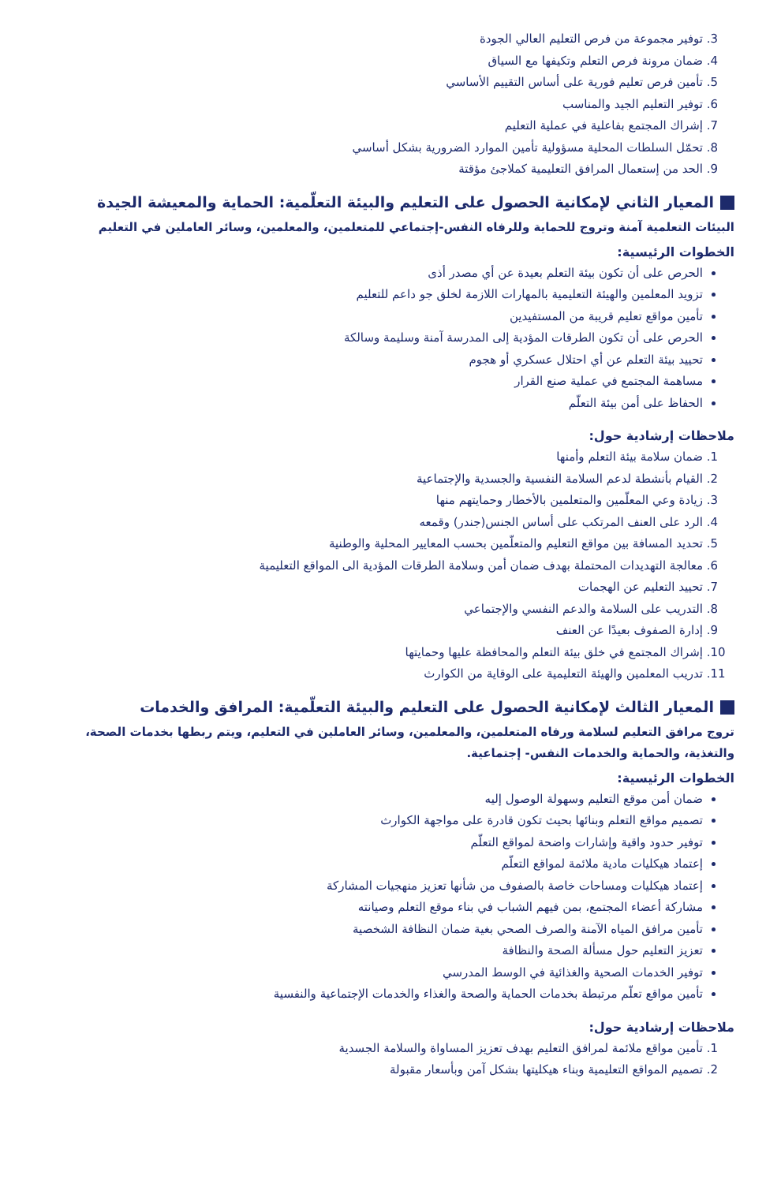3. توفير مجموعة من فرص التعليم العالي الجودة
4. ضمان مرونة فرص التعلم وتكيفها مع السياق
5. تأمين فرص تعليم فورية على أساس التقييم الأساسي
6. توفير التعليم الجيد والمناسب
7. إشراك المجتمع بفاعلية في عملية التعليم
8. تحمّل السلطات المحلية مسؤولية تأمين الموارد الضرورية بشكل أساسي
9. الحد من إستعمال المرافق التعليمية كملاجئ مؤقتة
المعيار الثاني لإمكانية الحصول على التعليم والبيئة التعلّمية: الحماية والمعيشة الجيدة
البيئات التعلمية آمنة وتروج للحماية وللرفاه النفس-إجتماعي للمتعلمين، والمعلمين، وسائر العاملين في التعليم
الخطوات الرئيسية:
الحرص على أن تكون بيئة التعلم بعيدة عن أي مصدر أذى
تزويد المعلمين والهيئة التعليمية بالمهارات اللازمة لخلق جو داعم للتعليم
تأمين مواقع تعليم قريبة من المستفيدين
الحرص على أن تكون الطرقات المؤدية إلى المدرسة آمنة وسليمة وسالكة
تحييد بيئة التعلم عن أي احتلال عسكري أو هجوم
مساهمة المجتمع في عملية صنع القرار
الحفاظ على أمن بيئة التعلّم
ملاحظات إرشادية حول:
1. ضمان سلامة بيئة التعلم وأمنها
2. القيام بأنشطة لدعم السلامة النفسية والجسدية والإجتماعية
3. زيادة وعي المعلّمين والمتعلمين بالأخطار وحمايتهم منها
4. الرد على العنف المرتكب على أساس الجنس(جندر) وقمعه
5. تحديد المسافة بين مواقع التعليم والمتعلّمين بحسب المعايير المحلية والوطنية
6. معالجة التهديدات المحتملة بهدف ضمان أمن وسلامة الطرقات المؤدية الى المواقع التعليمية
7. تحييد التعليم عن الهجمات
8. التدريب على السلامة والدعم النفسي والإجتماعي
9. إدارة الصفوف بعيدًا عن العنف
10. إشراك المجتمع في خلق بيئة التعلم والمحافظة عليها وحمايتها
11. تدريب المعلمين والهيئة التعليمية على الوقاية من الكوارث
المعيار الثالث لإمكانية الحصول على التعليم والبيئة التعلّمية: المرافق والخدمات
تروج مرافق التعليم لسلامة ورفاه المتعلمين، والمعلمين، وسائر العاملين في التعليم، ويتم ربطها بخدمات الصحة، والتغذية، والحماية والخدمات النفس- إجتماعية.
الخطوات الرئيسية:
ضمان أمن موقع التعليم وسهولة الوصول إليه
تصميم مواقع التعلم وبنائها بحيث تكون قادرة على مواجهة الكوارث
توفير حدود واقية وإشارات واضحة لمواقع التعلّم
إعتماد هيكليات مادية ملائمة لمواقع التعلّم
إعتماد هيكليات ومساحات خاصة بالصفوف من شأنها تعزيز منهجيات المشاركة
مشاركة أعضاء المجتمع، بمن فيهم الشباب في بناء موقع التعلم وصيانته
تأمين مرافق المياه الآمنة والصرف الصحي بغية ضمان النظافة الشخصية
تعزيز التعليم حول مسألة الصحة والنظافة
توفير الخدمات الصحية والغذائية في الوسط المدرسي
تأمين مواقع تعلّم مرتبطة بخدمات الحماية والصحة والغذاء والخدمات الإجتماعية والنفسية
ملاحظات إرشادية حول:
1. تأمين مواقع ملائمة لمرافق التعليم بهدف تعزيز المساواة والسلامة الجسدية
2. تصميم المواقع التعليمية وبناء هيكليتها بشكل آمن وبأسعار مقبولة